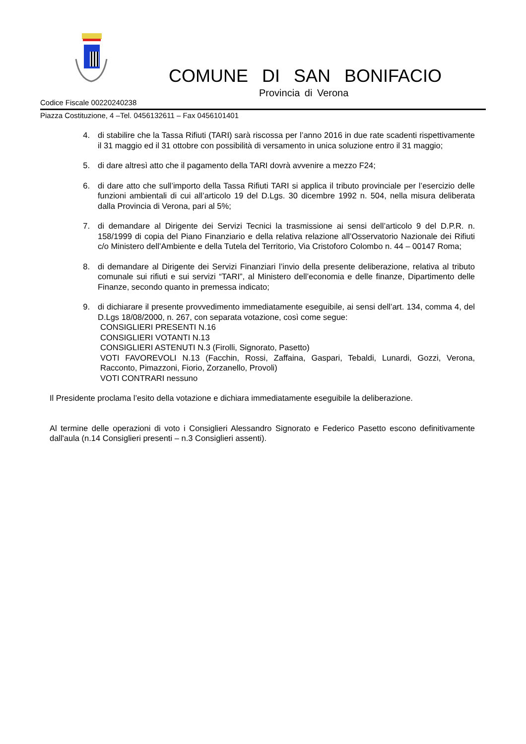COMUNE DI SAN BONIFACIO
Provincia di Verona
Codice Fiscale 00220240238
Piazza Costituzione, 4 –Tel. 0456132611 – Fax 0456101401
4. di stabilire che la Tassa Rifiuti (TARI) sarà riscossa per l’anno 2016 in due rate scadenti rispettivamente il 31 maggio ed il 31 ottobre con possibilità di versamento in unica soluzione entro il 31 maggio;
5. di dare altresì atto che il pagamento della TARI dovrà avvenire a mezzo F24;
6. di dare atto che sull’importo della Tassa Rifiuti TARI si applica il tributo provinciale per l’esercizio delle funzioni ambientali di cui all’articolo 19 del D.Lgs. 30 dicembre 1992 n. 504, nella misura deliberata dalla Provincia di Verona, pari al 5%;
7. di demandare al Dirigente dei Servizi Tecnici la trasmissione ai sensi dell’articolo 9 del D.P.R. n. 158/1999 di copia del Piano Finanziario e della relativa relazione all’Osservatorio Nazionale dei Rifiuti c/o Ministero dell’Ambiente e della Tutela del Territorio, Via Cristoforo Colombo n. 44 – 00147 Roma;
8. di demandare al Dirigente dei Servizi Finanziari l’invio della presente deliberazione, relativa al tributo comunale sui rifiuti e sui servizi “TARI”, al Ministero dell’economia e delle finanze, Dipartimento delle Finanze, secondo quanto in premessa indicato;
9. di dichiarare il presente provvedimento immediatamente eseguibile, ai sensi dell’art. 134, comma 4, del D.Lgs 18/08/2000, n. 267, con separata votazione, così come segue:
CONSIGLIERI PRESENTI N.16
CONSIGLIERI VOTANTI N.13
CONSIGLIERI ASTENUTI N.3 (Firolli, Signorato, Pasetto)
VOTI FAVOREVOLI N.13 (Facchin, Rossi, Zaffaina, Gaspari, Tebaldi, Lunardi, Gozzi, Verona, Racconto, Pimazzoni, Fiorio, Zorzanello, Provoli)
VOTI CONTRARI nessuno
Il Presidente proclama l’esito della votazione e dichiara immediatamente eseguibile la deliberazione.
Al termine delle operazioni di voto i Consiglieri Alessandro Signorato e Federico Pasetto escono definitivamente dall'aula (n.14 Consiglieri presenti – n.3 Consiglieri assenti).